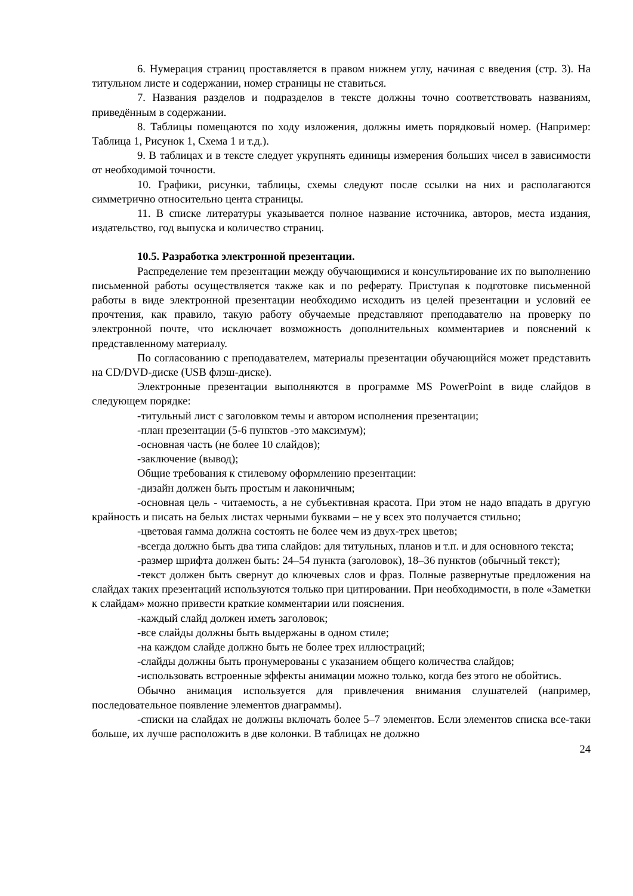6. Нумерация страниц проставляется в правом нижнем углу, начиная с введения (стр. 3). На титульном листе и содержании, номер страницы не ставиться.
7. Названия разделов и подразделов в тексте должны точно соответствовать названиям, приведённым в содержании.
8. Таблицы помещаются по ходу изложения, должны иметь порядковый номер. (Например: Таблица 1, Рисунок 1, Схема 1 и т.д.).
9. В таблицах и в тексте следует укрупнять единицы измерения больших чисел в зависимости от необходимой точности.
10. Графики, рисунки, таблицы, схемы следуют после ссылки на них и располагаются симметрично относительно цента страницы.
11. В списке литературы указывается полное название источника, авторов, места издания, издательство, год выпуска и количество страниц.
10.5. Разработка электронной презентации.
Распределение тем презентации между обучающимися и консультирование их по выполнению письменной работы осуществляется также как и по реферату. Приступая к подготовке письменной работы в виде электронной презентации необходимо исходить из целей презентации и условий ее прочтения, как правило, такую работу обучаемые представляют преподавателю на проверку по электронной почте, что исключает возможность дополнительных комментариев и пояснений к представленному материалу.
По согласованию с преподавателем, материалы презентации обучающийся может представить на CD/DVD-диске (USB флэш-диске).
Электронные презентации выполняются в программе MS PowerPoint в виде слайдов в следующем порядке:
-титульный лист с заголовком темы и автором исполнения презентации;
-план презентации (5-6 пунктов -это максимум);
-основная часть (не более 10 слайдов);
-заключение (вывод);
Общие требования к стилевому оформлению презентации:
-дизайн должен быть простым и лаконичным;
-основная цель - читаемость, а не субъективная красота. При этом не надо впадать в другую крайность и писать на белых листах черными буквами – не у всех это получается стильно;
-цветовая гамма должна состоять не более чем из двух-трех цветов;
-всегда должно быть два типа слайдов: для титульных, планов и т.п. и для основного текста;
-размер шрифта должен быть: 24–54 пункта (заголовок), 18–36 пунктов (обычный текст);
-текст должен быть свернут до ключевых слов и фраз. Полные развернутые предложения на слайдах таких презентаций используются только при цитировании. При необходимости, в поле «Заметки к слайдам» можно привести краткие комментарии или пояснения.
-каждый слайд должен иметь заголовок;
-все слайды должны быть выдержаны в одном стиле;
-на каждом слайде должно быть не более трех иллюстраций;
-слайды должны быть пронумерованы с указанием общего количества слайдов;
-использовать встроенные эффекты анимации можно только, когда без этого не обойтись.
Обычно анимация используется для привлечения внимания слушателей (например, последовательное появление элементов диаграммы).
-списки на слайдах не должны включать более 5–7 элементов. Если элементов списка все-таки больше, их лучше расположить в две колонки. В таблицах не должно
24